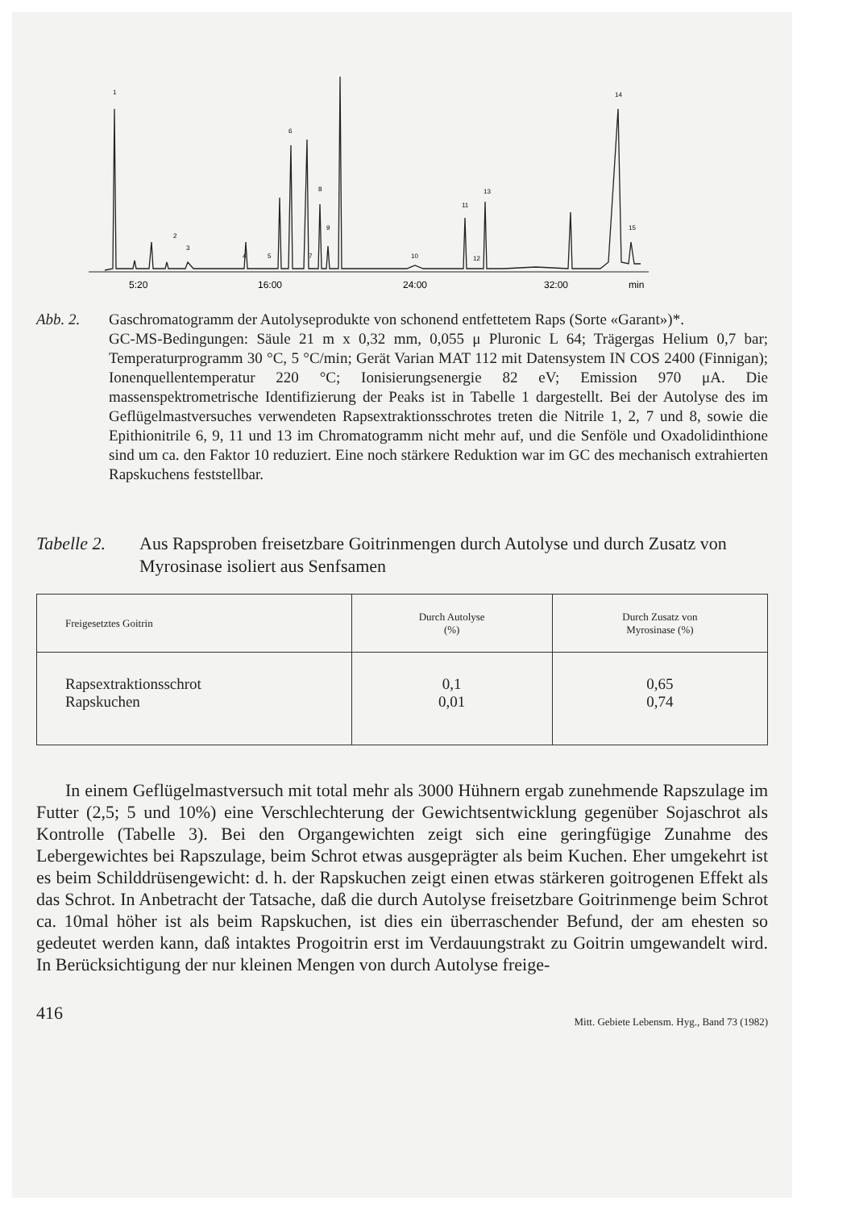1
2
3
4
5
6
7
8
9
10
11
12
13
14
15
5:20
16:00
24:00
32:00
min
Abb. 2. Gaschromatogramm der Autolyseprodukte von schonend entfettetem Raps (Sorte «Garant»)*.
GC-MS-Bedingungen: Säule 21 m x 0,32 mm, 0,055 μ Pluronic L 64; Trägergas Helium 0,7 bar; Temperaturprogramm 30 °C, 5 °C/min; Gerät Varian MAT 112 mit Datensystem IN COS 2400 (Finnigan); Ionenquellentemperatur 220 °C; Ionisierungsenergie 82 eV; Emission 970 μA. Die massenspektrometrische Identifizierung der Peaks ist in Tabelle 1 dargestellt. Bei der Autolyse des im Geflügelmastversuches verwendeten Rapsextraktionsschrotes treten die Nitrile 1, 2, 7 und 8, sowie die Epithionitrile 6, 9, 11 und 13 im Chromatogramm nicht mehr auf, und die Senföle und Oxadolidinthione sind um ca. den Faktor 10 reduziert. Eine noch stärkere Reduktion war im GC des mechanisch extrahierten Rapskuchens feststellbar.
Tabelle 2.
Aus Rapsproben freisetzbare Goitrinmengen durch Autolyse und durch Zusatz von Myrosinase isoliert aus Senfsamen
| Freigesetztes Goitrin | Durch Autolyse (%) | Durch Zusatz von Myrosinase (%) |
| --- | --- | --- |
| Rapsextraktionsschrot Rapskuchen | 0,1 0,01 | 0,65 0,74 |
In einem Geflügelmastversuch mit total mehr als 3000 Hühnern ergab zunehmende Rapszulage im Futter (2,5; 5 und 10%) eine Verschlechterung der Gewichtsentwicklung gegenüber Sojaschrot als Kontrolle (Tabelle 3). Bei den Organgewichten zeigt sich eine geringfügige Zunahme des Lebergewichtes bei Rapszulage, beim Schrot etwas ausgeprägter als beim Kuchen. Eher umgekehrt ist es beim Schilddrüsengewicht: d. h. der Rapskuchen zeigt einen etwas stärkeren goitrogenen Effekt als das Schrot. In Anbetracht der Tatsache, daß die durch Autolyse freisetzbare Goitrinmenge beim Schrot ca. 10mal höher ist als beim Rapskuchen, ist dies ein überraschender Befund, der am ehesten so gedeutet werden kann, daß intaktes Progoitrin erst im Verdauungstrakt zu Goitrin umgewandelt wird. In Berücksichtigung der nur kleinen Mengen von durch Autolyse freige-
416 Mitt. Gebiete Lebensm. Hyg., Band 73 (1982)